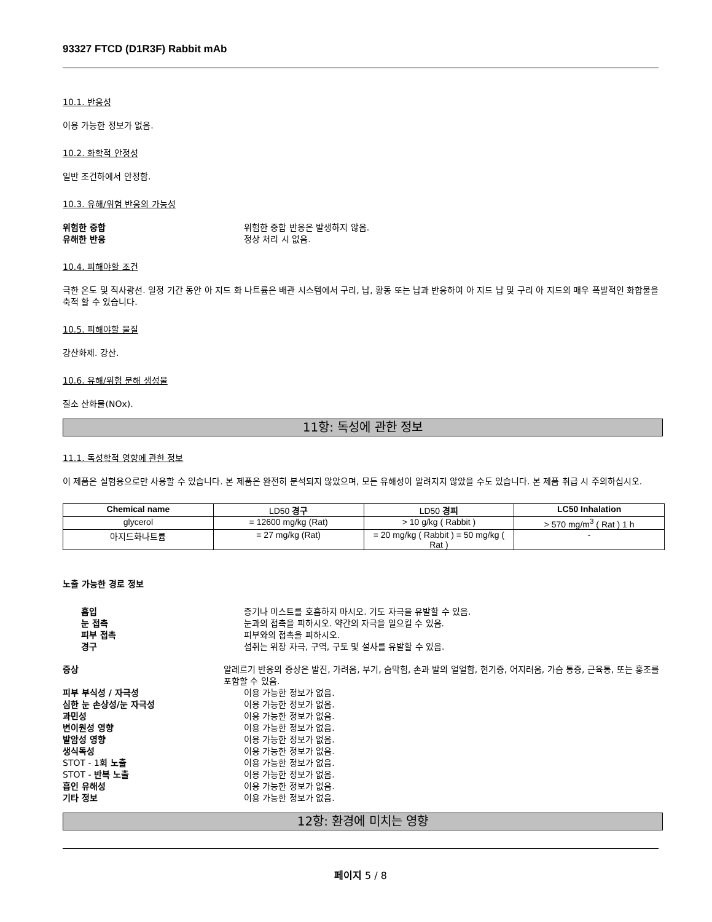93327 FTCD (D1R3F) Rabbit mAb
10.1. 반응성
이용 가능한 정보가 없음.
10.2. 화학적 안정성
일반 조건하에서 안정함.
10.3. 유해/위험 반응의 가능성
위험한 중합 위험한 중합 반응은 발생하지 않음.
유해한 반응 정상 처리 시 없음.
10.4. 피해야할 조건
극한 온도 및 직사광선. 일정 기간 동안 아 지드 화 나트륨은 배관 시스템에서 구리, 납, 황동 또는 납과 반응하여 아 지드 납 및 구리 아 지드의 매우 폭발적인 화합물을 축적 할 수 있습니다.
10.5. 피해야할 물질
강산화제. 강산.
10.6. 유해/위험 분해 생성물
질소 산화물(NOx).
11항: 독성에 관한 정보
11.1. 독성학적 영향에 관한 정보
이 제품은 실험용으로만 사용할 수 있습니다. 본 제품은 완전히 분석되지 않았으며, 모든 유해성이 알려지지 않았을 수도 있습니다. 본 제품 취급 시 주의하십시오.
| Chemical name | LD50 경구 | LD50 경피 | LC50 Inhalation |
| --- | --- | --- | --- |
| glycerol | = 12600 mg/kg (Rat) | > 10 g/kg ( Rabbit ) | > 570 mg/m<sup>3</sup> ( Rat ) 1 h |
| 아지드화나트륨 | = 27 mg/kg (Rat) | = 20 mg/kg ( Rabbit ) = 50 mg/kg ( Rat ) | - |
노출 가능한 경로 정보
흡입 증기나 미스트를 호흡하지 마시오. 기도 자극을 유발할 수 있음.
눈 접촉 눈과의 접촉을 피하시오. 약간의 자극을 일으킬 수 있음.
피부 접촉 피부와의 접촉을 피하시오.
경구 섭취는 위장 자극, 구역, 구토 및 설사를 유발할 수 있음.
증상 알레르기 반응의 증상은 발진, 가려움, 부기, 숨막힘, 손과 발의 얼얼함, 현기증, 어지러움, 가슴 통증, 근육통, 또는 홍조를 포함할 수 있음.
피부 부식성 / 자극성 이용 가능한 정보가 없음.
심한 눈 손상성/눈 자극성 이용 가능한 정보가 없음.
과민성 이용 가능한 정보가 없음.
변이원성 영향 이용 가능한 정보가 없음.
발암성 영향 이용 가능한 정보가 없음.
생식독성 이용 가능한 정보가 없음.
STOT - 1회 노출 이용 가능한 정보가 없음.
STOT - 반복 노출 이용 가능한 정보가 없음.
흡인 유해성 이용 가능한 정보가 없음.
기타 정보 이용 가능한 정보가 없음.
12항: 환경에 미치는 영향
페이지 5 / 8